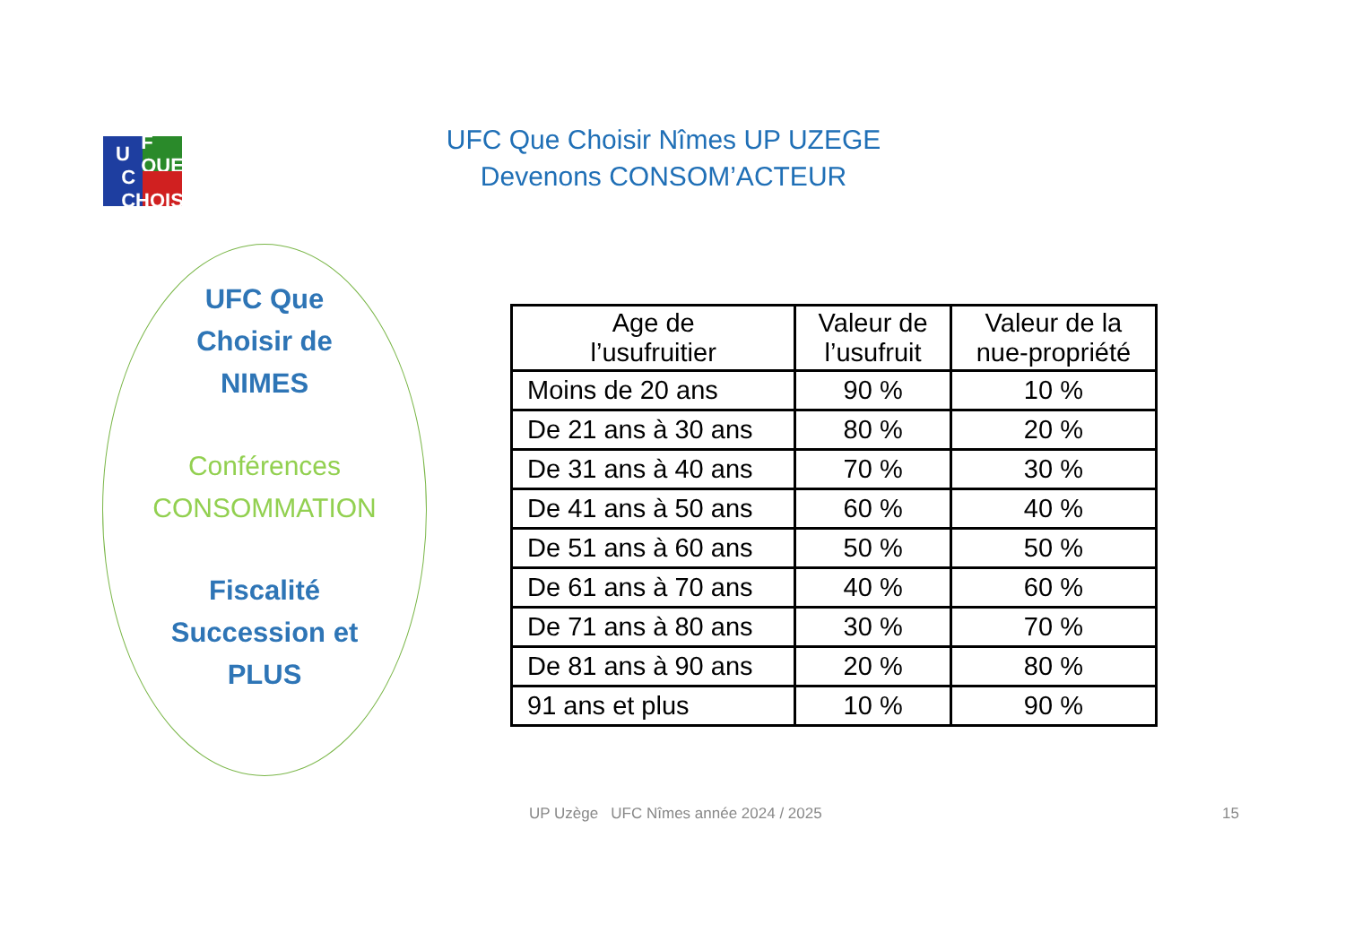U
F QUE
C CHOISIR
UFC Que Choisir Nîmes UP UZEGE
Devenons CONSOM’ACTEUR
UFC Que
Choisir de
NIMES
Conférences
CONSOMMATION
Fiscalité
Succession et
PLUS
| Age de l’usufruitier | Valeur de l’usufruit | Valeur de la nue-propriété |
| --- | --- | --- |
| Moins de 20 ans | 90 % | 10 % |
| De 21 ans à 30 ans | 80 % | 20 % |
| De 31 ans à 40 ans | 70 % | 30 % |
| De 41 ans à 50 ans | 60 % | 40 % |
| De 51 ans à 60 ans | 50 % | 50 % |
| De 61 ans à 70 ans | 40 % | 60 % |
| De 71 ans à 80 ans | 30 % | 70 % |
| De 81 ans à 90 ans | 20 % | 80 % |
| 91 ans et plus | 10 % | 90 % |
UP Uzège UFC Nîmes année 2024 / 2025
15